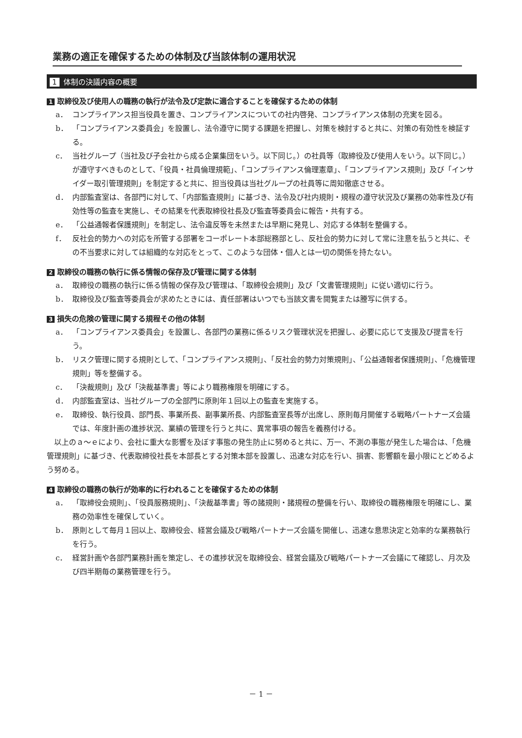業務の適正を確保するための体制及び当該体制の運用状況
1 体制の決議内容の概要
1 取締役及び使用人の職務の執行が法令及び定款に適合することを確保するための体制
a． コンプライアンス担当役員を置き、コンプライアンスについての社内啓発、コンプライアンス体制の充実を図る。
b． 「コンプライアンス委員会」を設置し、法令遵守に関する課題を把握し、対策を検討すると共に、対策の有効性を検証する。
c． 当社グループ（当社及び子会社から成る企業集団をいう。以下同じ。）の社員等（取締役及び使用人をいう。以下同じ。）が遵守すべきものとして、「役員・社員倫理規範」、「コンプライアンス倫理憲章」、「コンプライアンス規則」及び「インサイダー取引管理規則」を制定すると共に、担当役員は当社グループの社員等に周知徹底させる。
d． 内部監査室は、各部門に対して、「内部監査規則」に基づき、法令及び社内規則・規程の遵守状況及び業務の効率性及び有効性等の監査を実施し、その結果を代表取締役社長及び監査等委員会に報告・共有する。
e． 「公益通報者保護規則」を制定し、法令違反等を未然または早期に発見し、対応する体制を整備する。
f． 反社会的勢力への対応を所管する部署をコーポレート本部総務部とし、反社会的勢力に対して常に注意を払うと共に、その不当要求に対しては組織的な対応をとって、このような団体・個人とは一切の関係を持たない。
2 取締役の職務の執行に係る情報の保存及び管理に関する体制
a． 取締役の職務の執行に係る情報の保存及び管理は、「取締役会規則」及び「文書管理規則」に従い適切に行う。
b． 取締役及び監査等委員会が求めたときには、責任部署はいつでも当該文書を閲覧または謄写に供する。
3 損失の危険の管理に関する規程その他の体制
a． 「コンプライアンス委員会」を設置し、各部門の業務に係るリスク管理状況を把握し、必要に応じて支援及び提言を行う。
b． リスク管理に関する規則として、「コンプライアンス規則」、「反社会的勢力対策規則」、「公益通報者保護規則」、「危機管理規則」等を整備する。
c． 「決裁規則」及び「決裁基準書」等により職務権限を明確にする。
d． 内部監査室は、当社グループの全部門に原則年１回以上の監査を実施する。
e． 取締役、執行役員、部門長、事業所長、副事業所長、内部監査室長等が出席し、原則毎月開催する戦略パートナーズ会議では、年度計画の進捗状況、業績の管理を行うと共に、異常事項の報告を義務付ける。
以上のａ～ｅにより、会社に重大な影響を及ぼす事態の発生防止に努めると共に、万一、不測の事態が発生した場合は、「危機管理規則」に基づき、代表取締役社長を本部長とする対策本部を設置し、迅速な対応を行い、損害、影響額を最小限にとどめるよう努める。
4 取締役の職務の執行が効率的に行われることを確保するための体制
a． 「取締役会規則」、「役員服務規則」、「決裁基準書」等の諸規則・諸規程の整備を行い、取締役の職務権限を明確にし、業務の効率性を確保していく。
b． 原則として毎月１回以上、取締役会、経営会議及び戦略パートナーズ会議を開催し、迅速な意思決定と効率的な業務執行を行う。
c． 経営計画や各部門業務計画を策定し、その進捗状況を取締役会、経営会議及び戦略パートナーズ会議にて確認し、月次及び四半期毎の業務管理を行う。
－ 1 －